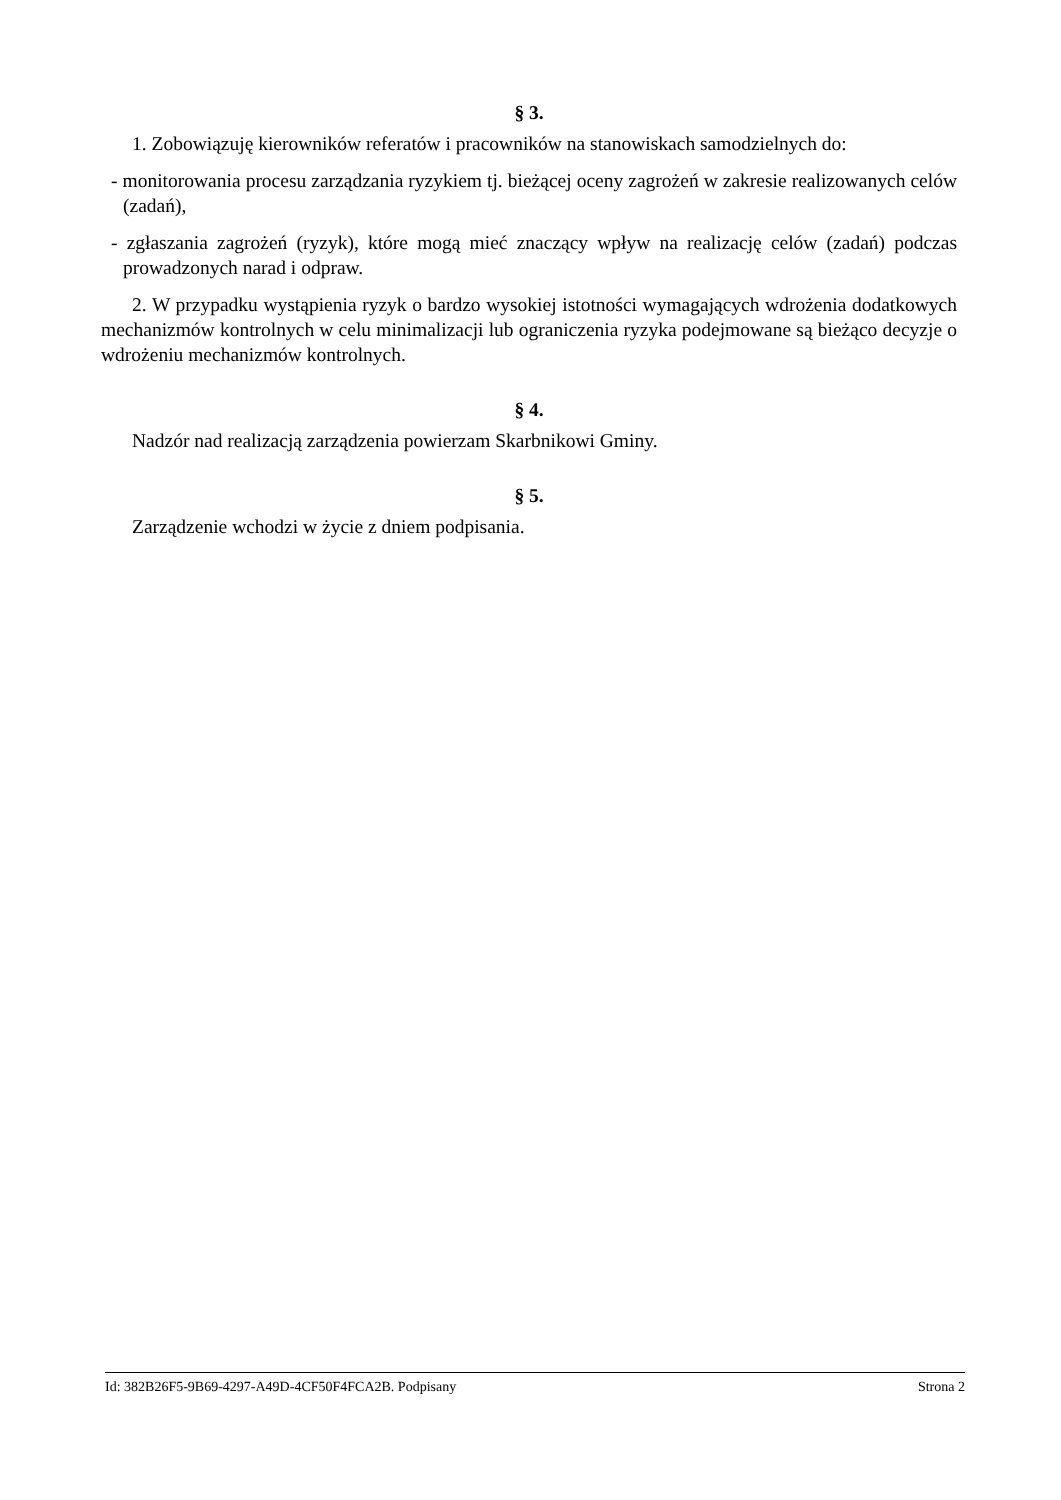§ 3.
1. Zobowiązuję kierowników referatów i pracowników na stanowiskach samodzielnych do:
- monitorowania procesu zarządzania ryzykiem tj. bieżącej oceny zagrożeń w zakresie realizowanych celów (zadań),
- zgłaszania zagrożeń (ryzyk), które mogą mieć znaczący wpływ na realizację celów (zadań) podczas prowadzonych narad i odpraw.
2. W przypadku wystąpienia ryzyk o bardzo wysokiej istotności wymagających wdrożenia dodatkowych mechanizmów kontrolnych w celu minimalizacji lub ograniczenia ryzyka podejmowane są bieżąco decyzje o wdrożeniu mechanizmów kontrolnych.
§ 4.
Nadzór nad realizacją zarządzenia powierzam Skarbnikowi Gminy.
§ 5.
Zarządzenie wchodzi w życie z dniem podpisania.
Id: 382B26F5-9B69-4297-A49D-4CF50F4FCA2B. Podpisany Strona 2